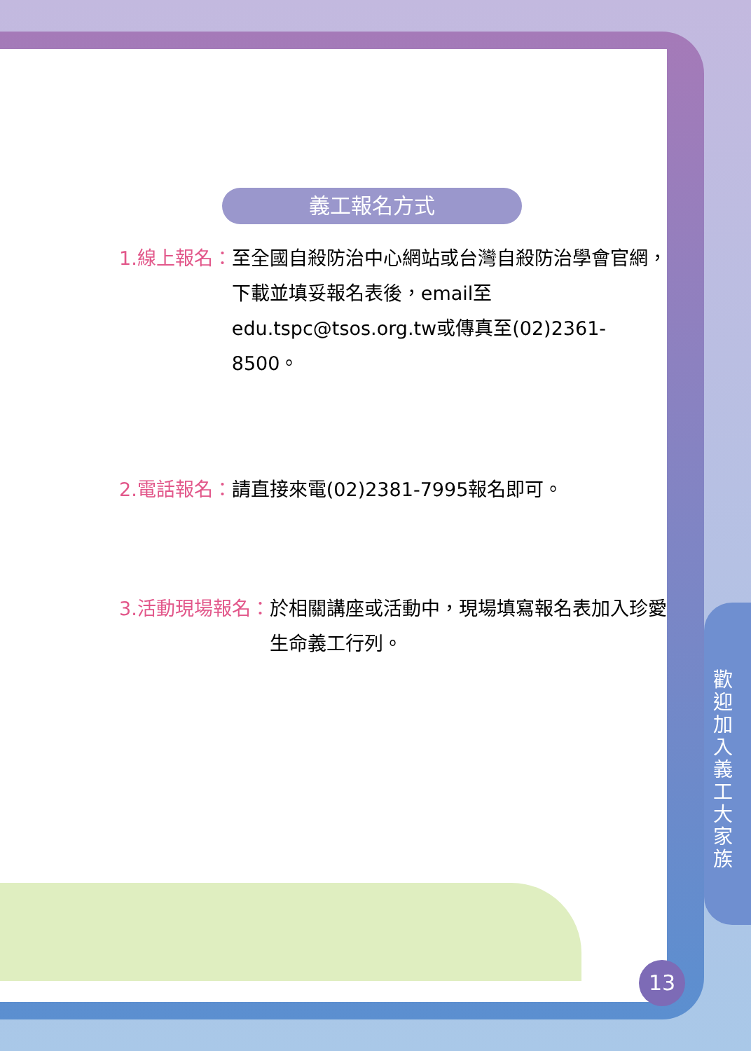義工報名方式
1.線上報名： 至全國自殺防治中心網站或台灣自殺防治學會官網，下載並填妥報名表後，email至edu.tspc@tsos.org.tw或傳真至(02)2361-8500。
2.電話報名： 請直接來電(02)2381-7995報名即可。
3.活動現場報名： 於相關講座或活動中，現場填寫報名表加入珍愛生命義工行列。
歡迎加入義工大家族
13